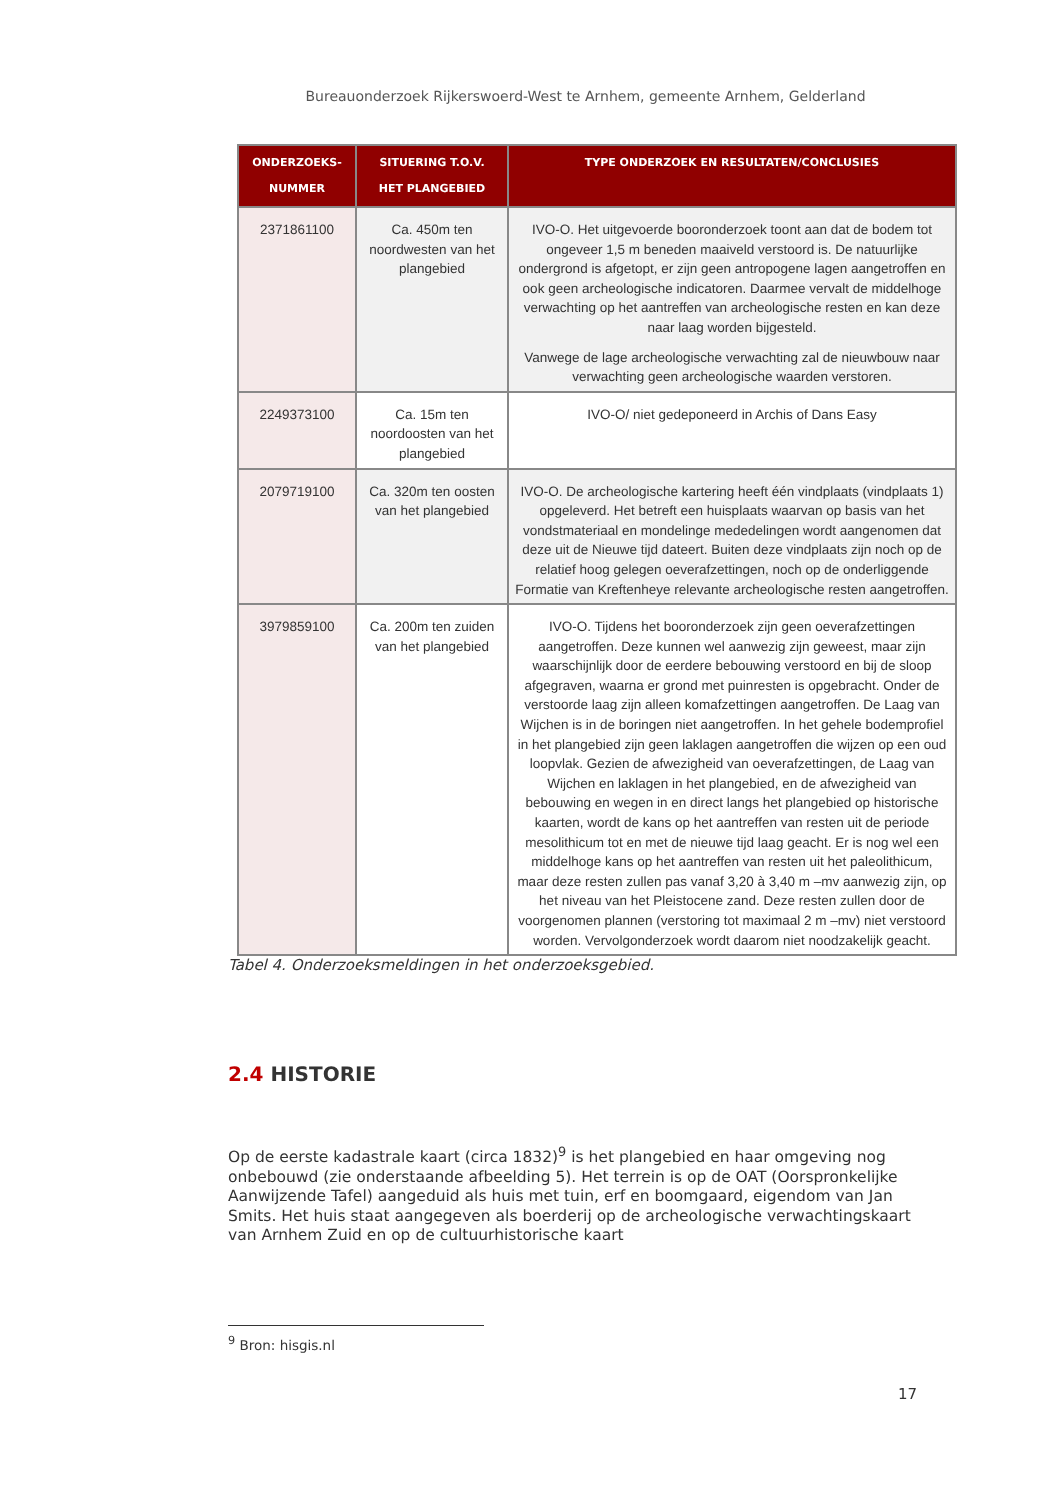Bureauonderzoek Rijkerswoerd-West te Arnhem, gemeente Arnhem, Gelderland
| ONDERZOEKS- NUMMER | SITUERING T.O.V. HET PLANGEBIED | TYPE ONDERZOEK EN RESULTATEN/CONCLUSIES |
| --- | --- | --- |
| 2371861100 | Ca. 450m ten noordwesten van het plangebied | IVO-O. Het uitgevoerde booronderzoek toont aan dat de bodem tot ongeveer 1,5 m beneden maaiveld verstoord is. De natuurlijke ondergrond is afgetopt, er zijn geen antropogene lagen aangetroffen en ook geen archeologische indicatoren. Daarmee vervalt de middelhoge verwachting op het aantreffen van archeologische resten en kan deze naar laag worden bijgesteld. Vanwege de lage archeologische verwachting zal de nieuwbouw naar verwachting geen archeologische waarden verstoren. |
| 2249373100 | Ca. 15m ten noordoosten van het plangebied | IVO-O/ niet gedeponeerd in Archis of Dans Easy |
| 2079719100 | Ca. 320m ten oosten van het plangebied | IVO-O. De archeologische kartering heeft één vindplaats (vindplaats 1) opgeleverd. Het betreft een huisplaats waarvan op basis van het vondstmateriaal en mondelinge mededelingen wordt aangenomen dat deze uit de Nieuwe tijd dateert. Buiten deze vindplaats zijn noch op de relatief hoog gelegen oeverafzettingen, noch op de onderliggende Formatie van Kreftenheye relevante archeologische resten aangetroffen. |
| 3979859100 | Ca. 200m ten zuiden van het plangebied | IVO-O. Tijdens het booronderzoek zijn geen oeverafzettingen aangetroffen. Deze kunnen wel aanwezig zijn geweest, maar zijn waarschijnlijk door de eerdere bebouwing verstoord en bij de sloop afgegraven, waarna er grond met puinresten is opgebracht. Onder de verstoorde laag zijn alleen komafzettingen aangetroffen. De Laag van Wijchen is in de boringen niet aangetroffen. In het gehele bodemprofiel in het plangebied zijn geen laklagen aangetroffen die wijzen op een oud loopvlak. Gezien de afwezigheid van oeverafzettingen, de Laag van Wijchen en laklagen in het plangebied, en de afwezigheid van bebouwing en wegen in en direct langs het plangebied op historische kaarten, wordt de kans op het aantreffen van resten uit de periode mesolithicum tot en met de nieuwe tijd laag geacht. Er is nog wel een middelhoge kans op het aantreffen van resten uit het paleolithicum, maar deze resten zullen pas vanaf 3,20 à 3,40 m –mv aanwezig zijn, op het niveau van het Pleistocene zand. Deze resten zullen door de voorgenomen plannen (verstoring tot maximaal 2 m –mv) niet verstoord worden. Vervolgonderzoek wordt daarom niet noodzakelijk geacht. |
Tabel 4. Onderzoeksmeldingen in het onderzoeksgebied.
2.4 HISTORIE
Op de eerste kadastrale kaart (circa 1832)<sup>9</sup> is het plangebied en haar omgeving nog onbebouwd (zie onderstaande afbeelding 5). Het terrein is op de OAT (Oorspronkelijke Aanwijzende Tafel) aangeduid als huis met tuin, erf en boomgaard, eigendom van Jan Smits. Het huis staat aangegeven als boerderij op de archeologische verwachtingskaart van Arnhem Zuid en op de cultuurhistorische kaart
<sup>9</sup> Bron: hisgis.nl
17